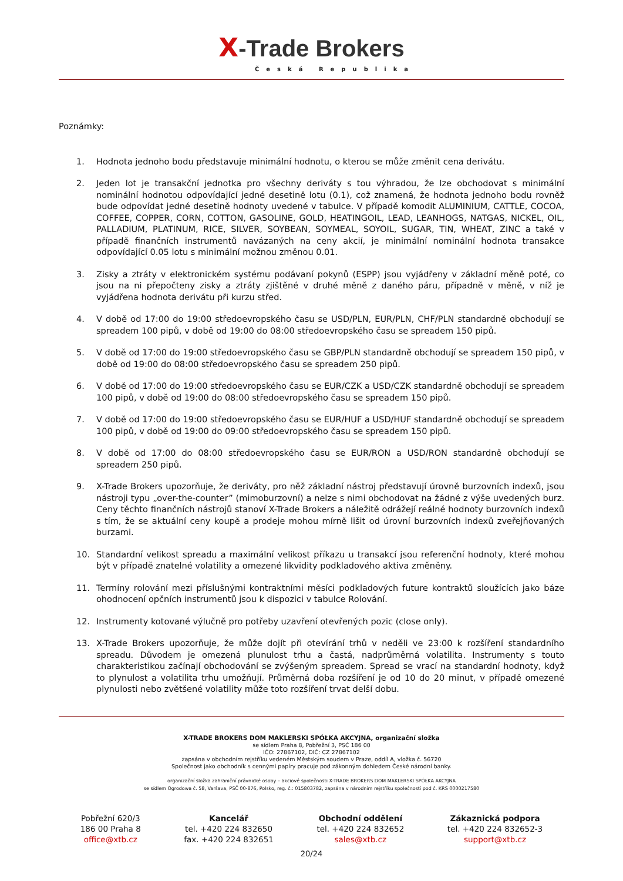X-Trade Brokers
Česká Republika
Poznámky:
1. Hodnota jednoho bodu představuje minimální hodnotu, o kterou se může změnit cena derivátu.
2. Jeden lot je transakční jednotka pro všechny deriváty s tou výhradou, že lze obchodovat s minimální nominální hodnotou odpovídající jedné desetině lotu (0.1), což znamená, že hodnota jednoho bodu rovněž bude odpovídat jedné desetině hodnoty uvedené v tabulce. V případě komodit ALUMINIUM, CATTLE, COCOA, COFFEE, COPPER, CORN, COTTON, GASOLINE, GOLD, HEATINGOIL, LEAD, LEANHOGS, NATGAS, NICKEL, OIL, PALLADIUM, PLATINUM, RICE, SILVER, SOYBEAN, SOYMEAL, SOYOIL, SUGAR, TIN, WHEAT, ZINC a také v případě finančních instrumentů navázaných na ceny akcií, je minimální nominální hodnota transakce odpovídající 0.05 lotu s minimální možnou změnou 0.01.
3. Zisky a ztráty v elektronickém systému podávaní pokynů (ESPP) jsou vyjádřeny v základní měně poté, co jsou na ni přepočteny zisky a ztráty zjištěné v druhé měně z daného páru, případně v měně, v níž je vyjádřena hodnota derivátu při kurzu střed.
4. V době od 17:00 do 19:00 středoevropského času se USD/PLN, EUR/PLN, CHF/PLN standardně obchodují se spreadem 100 pipů, v době od 19:00 do 08:00 středoevropského času se spreadem 150 pipů.
5. V době od 17:00 do 19:00 středoevropského času se GBP/PLN standardně obchodují se spreadem 150 pipů, v době od 19:00 do 08:00 středoevropského času se spreadem 250 pipů.
6. V době od 17:00 do 19:00 středoevropského času se EUR/CZK a USD/CZK standardně obchodují se spreadem 100 pipů, v době od 19:00 do 08:00 středoevropského času se spreadem 150 pipů.
7. V době od 17:00 do 19:00 středoevropského času se EUR/HUF a USD/HUF standardně obchodují se spreadem 100 pipů, v době od 19:00 do 09:00 středoevropského času se spreadem 150 pipů.
8. V době od 17:00 do 08:00 středoevropského času se EUR/RON a USD/RON standardně obchodují se spreadem 250 pipů.
9. X-Trade Brokers upozorňuje, že deriváty, pro něž základní nástroj představují úrovně burzovních indexů, jsou nástroji typu „over-the-counter” (mimoburzovní) a nelze s nimi obchodovat na žádné z výše uvedených burz. Ceny těchto finančních nástrojů stanoví X-Trade Brokers a náležitě odrážejí reálné hodnoty burzovních indexů s tím, že se aktuální ceny koupě a prodeje mohou mírně lišit od úrovní burzovních indexů zveřejňovaných burzami.
10. Standardní velikost spreadu a maximální velikost příkazu u transakcí jsou referenční hodnoty, které mohou být v případě znatelné volatility a omezené likvidity podkladového aktiva změněny.
11. Termíny rolování mezi příslušnými kontraktními měsíci podkladových future kontraktů sloužících jako báze ohodnocení opčních instrumentů jsou k dispozici v tabulce Rolování.
12. Instrumenty kotované výlučně pro potřeby uzavření otevřených pozic (close only).
13. X-Trade Brokers upozorňuje, že může dojít při otevírání trhů v neděli ve 23:00 k rozšíření standardního spreadu. Důvodem je omezená plunulost trhu a častá, nadprůměrná volatilita. Instrumenty s touto charakteristikou začínají obchodování se zvýšeným spreadem. Spread se vrací na standardní hodnoty, když to plynulost a volatilita trhu umožňují. Průměrná doba rozšíření je od 10 do 20 minut, v případě omezené plynulosti nebo zvětšené volatility může toto rozšíření trvat delší dobu.
X-TRADE BROKERS DOM MAKLERSKI SPÓŁKA AKCYJNA, organizační složka
se sídlem Praha 8, Pobřežní 3, PSČ 186 00
IČO: 27867102, DIČ: CZ 27867102
zapsána v obchodním rejstříku vedeném Městským soudem v Praze, oddíl A, vložka č. 56720
Společnost jako obchodník s cennými papíry pracuje pod zákonným dohledem České národní banky.
organizační složka zahraniční právnické osoby – akciové společnosti X-TRADE BROKERS DOM MAKLERSKI SPÓŁKA AKCYJNA
se sídlem Ogrodowa č. 58, Varšava, PSČ 00-876, Polsko, reg. č.: 015803782, zapsána v národním rejstříku společností pod č. KRS 0000217580
Pobřežní 620/3
186 00 Praha 8
office@xtb.cz
Kancelář
tel. +420 224 832650
fax. +420 224 832651
Obchodní oddělení
tel. +420 224 832652
sales@xtb.cz
Zákaznická podpora
tel. +420 224 832652-3
support@xtb.cz
20/24